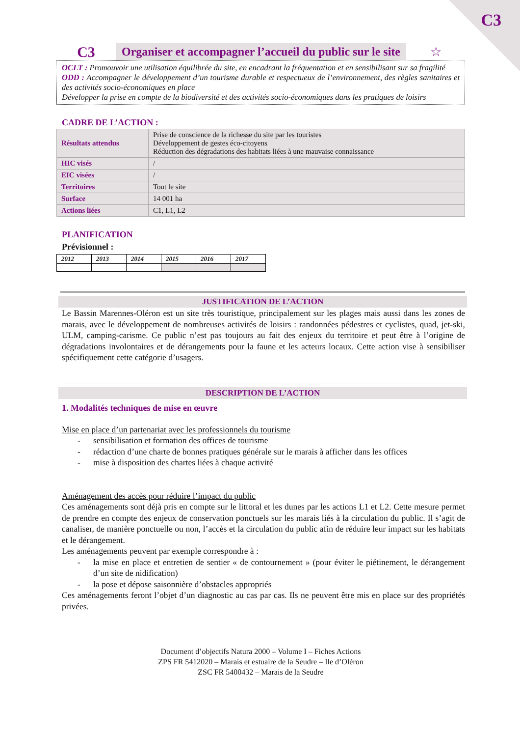C3
C3
Organiser et accompagner l’accueil du public sur le site
☆
OCLT : Promouvoir une utilisation équilibrée du site, en encadrant la fréquentation et en sensibilisant sur sa fragilité
ODD : Accompagner le développement d’un tourisme durable et respectueux de l’environnement, des règles sanitaires et des activités socio-économiques en place
Développer la prise en compte de la biodiversité et des activités socio-économiques dans les pratiques de loisirs
CADRE DE L’ACTION :
| Résultats attendus | Prise de conscience de la richesse du site par les touristes Développement de gestes éco-citoyens Réduction des dégradations des habitats liées à une mauvaise connaissance |
| HIC visés | / |
| EIC visées | / |
| Territoires | Tout le site |
| Surface | 14 001 ha |
| Actions liées | C1, L1, L2 |
PLANIFICATION
Prévisionnel :
| 2012 | 2013 | 2014 | 2015 | 2016 | 2017 |
JUSTIFICATION DE L’ACTION
Le Bassin Marennes-Oléron est un site très touristique, principalement sur les plages mais aussi dans les zones de marais, avec le développement de nombreuses activités de loisirs : randonnées pédestres et cyclistes, quad, jet-ski, ULM, camping-carisme. Ce public n’est pas toujours au fait des enjeux du territoire et peut être à l’origine de dégradations involontaires et de dérangements pour la faune et les acteurs locaux. Cette action vise à sensibiliser spécifiquement cette catégorie d’usagers.
DESCRIPTION DE L’ACTION
1. Modalités techniques de mise en œuvre
Mise en place d’un partenariat avec les professionnels du tourisme
- sensibilisation et formation des offices de tourisme
- rédaction d’une charte de bonnes pratiques générale sur le marais à afficher dans les offices
- mise à disposition des chartes liées à chaque activité
Aménagement des accès pour réduire l’impact du public
Ces aménagements sont déjà pris en compte sur le littoral et les dunes par les actions L1 et L2. Cette mesure permet de prendre en compte des enjeux de conservation ponctuels sur les marais liés à la circulation du public. Il s’agit de canaliser, de manière ponctuelle ou non, l’accès et la circulation du public afin de réduire leur impact sur les habitats et le dérangement.
Les aménagements peuvent par exemple correspondre à :
- la mise en place et entretien de sentier « de contournement » (pour éviter le piétinement, le dérangement d’un site de nidification)
- la pose et dépose saisonnière d’obstacles appropriés
Ces aménagements feront l’objet d’un diagnostic au cas par cas. Ils ne peuvent être mis en place sur des propriétés privées.
Document d’objectifs Natura 2000 – Volume I – Fiches Actions
ZPS FR 5412020 – Marais et estuaire de la Seudre – Ile d’Oléron
ZSC FR 5400432 – Marais de la Seudre